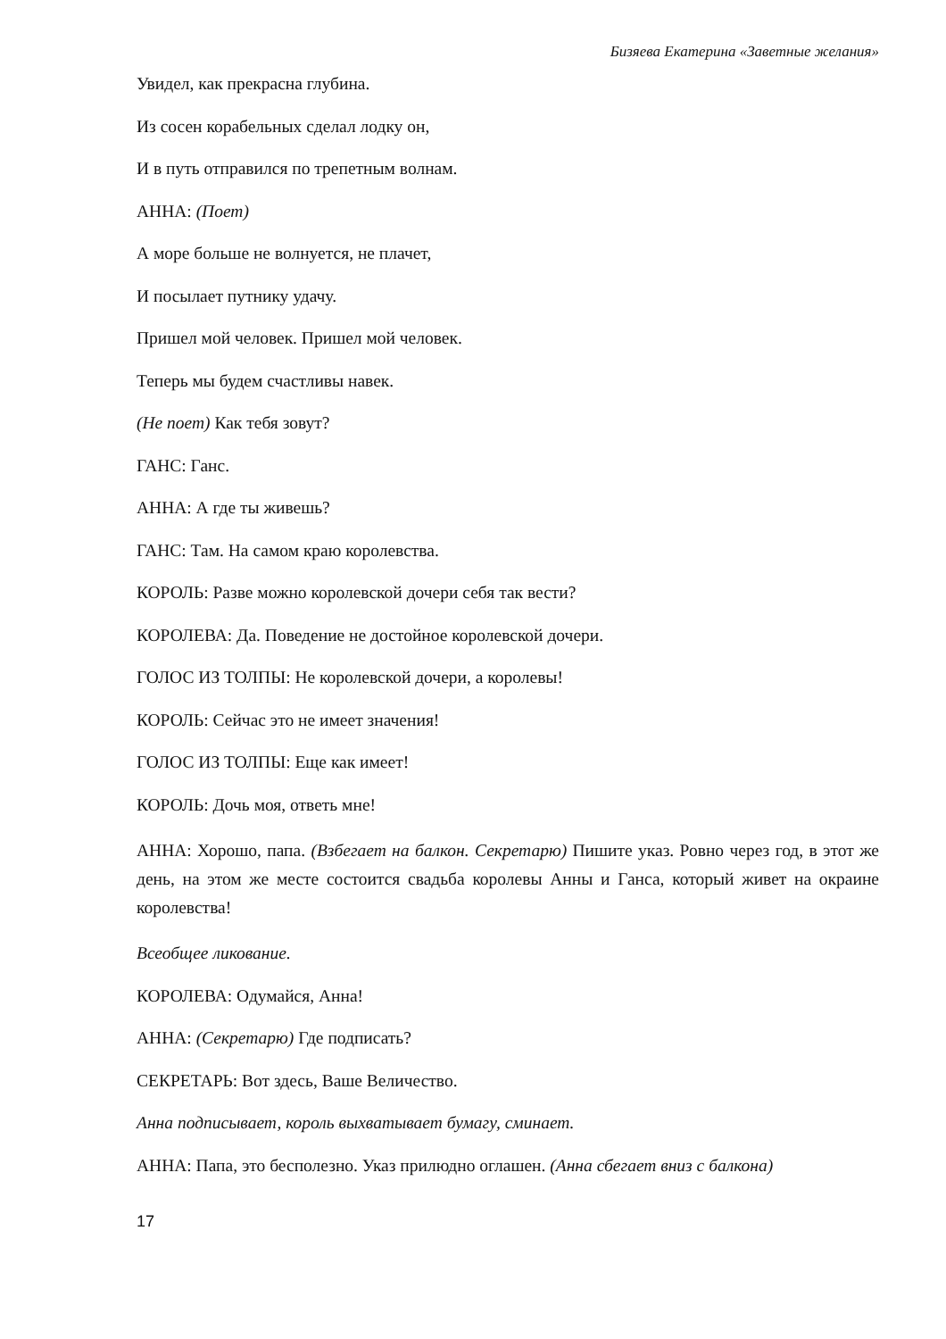Бизяева Екатерина «Заветные желания»
Увидел, как прекрасна глубина.
Из сосен корабельных сделал лодку он,
И в путь отправился по трепетным волнам.
АННА: (Поет)
А море больше не волнуется, не плачет,
И посылает путнику удачу.
Пришел мой человек. Пришел мой человек.
Теперь мы будем счастливы навек.
(Не поет) Как тебя зовут?
ГАНС: Ганс.
АННА: А где ты живешь?
ГАНС: Там. На самом краю королевства.
КОРОЛЬ: Разве можно королевской дочери себя так вести?
КОРОЛЕВА: Да. Поведение не достойное королевской дочери.
ГОЛОС ИЗ ТОЛПЫ: Не королевской дочери, а королевы!
КОРОЛЬ: Сейчас это не имеет значения!
ГОЛОС ИЗ ТОЛПЫ: Еще как имеет!
КОРОЛЬ: Дочь моя, ответь мне!
АННА: Хорошо, папа. (Взбегает на балкон. Секретарю) Пишите указ. Ровно через год, в этот же день, на этом же месте состоится свадьба королевы Анны и Ганса, который живет на окраине королевства!
Всеобщее ликование.
КОРОЛЕВА: Одумайся, Анна!
АННА: (Секретарю) Где подписать?
СЕКРЕТАРЬ: Вот здесь, Ваше Величество.
Анна подписывает, король выхватывает бумагу, сминает.
АННА: Папа, это бесполезно. Указ прилюдно оглашен. (Анна сбегает вниз с балкона)
17